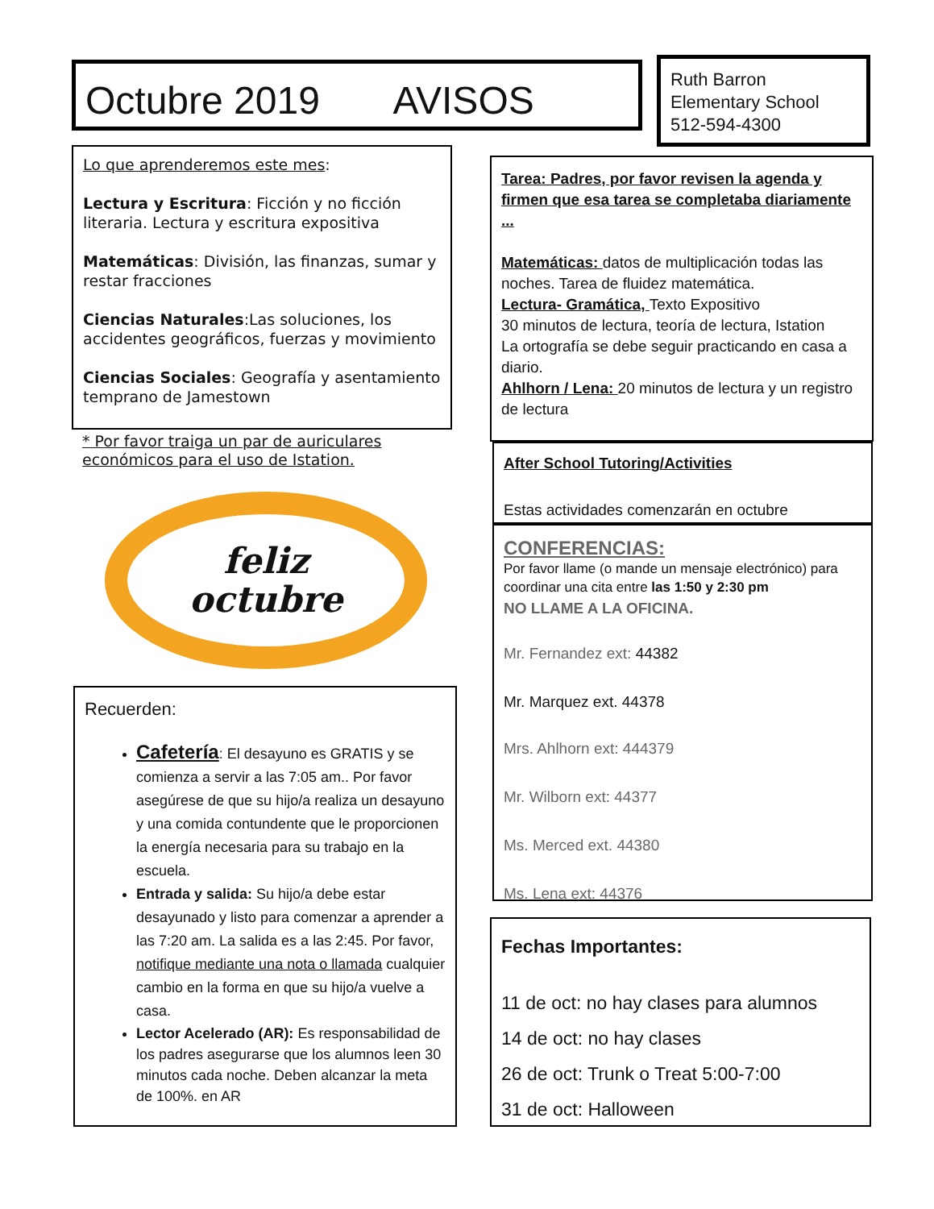Octubre 2019 AVISOS
Ruth Barron
Elementary School
512-594-4300
Lo que aprenderemos este mes:
Lectura y Escritura: Ficción y no ficción literaria. Lectura y escritura expositiva
Matemáticas: División, las finanzas, sumar y restar fracciones
Ciencias Naturales:Las soluciones, los accidentes geográficos, fuerzas y movimiento
Ciencias Sociales: Geografía y asentamiento temprano de Jamestown
* Por favor traiga un par de auriculares económicos para el uso de Istation.
feliz
octubre
Recuerden:
Cafetería: El desayuno es GRATIS y se comienza a servir a las 7:05 am.. Por favor asegúrese de que su hijo/a realiza un desayuno y una comida contundente que le proporcionen la energía necesaria para su trabajo en la escuela.
Entrada y salida: Su hijo/a debe estar desayunado y listo para comenzar a aprender a las 7:20 am. La salida es a las 2:45. Por favor, notifique mediante una nota o llamada cualquier cambio en la forma en que su hijo/a vuelve a casa.
Lector Acelerado (AR): Es responsabilidad de los padres asegurarse que los alumnos leen 30 minutos cada noche. Deben alcanzar la meta de 100%. en AR
Tarea: Padres, por favor revisen la agenda y firmen que esa tarea se completaba diariamente ...
Matemáticas: datos de multiplicación todas las noches. Tarea de fluidez matemática.
Lectura- Gramática, Texto Expositivo
30 minutos de lectura, teoría de lectura, Istation
La ortografía se debe seguir practicando en casa a diario.
Ahlhorn / Lena: 20 minutos de lectura y un registro de lectura
After School Tutoring/Activities
Estas actividades comenzarán en octubre
CONFERENCIAS:
Por favor llame (o mande un mensaje electrónico) para coordinar una cita entre las 1:50 y 2:30 pm
NO LLAME A LA OFICINA.
Mr. Fernandez ext: 44382
Mr. Marquez ext. 44378
Mrs. Ahlhorn ext: 444379
Mr. Wilborn ext: 44377
Ms. Merced ext. 44380
Ms. Lena ext: 44376
Fechas Importantes:
11 de oct: no hay clases para alumnos
14 de oct: no hay clases
26 de oct: Trunk o Treat 5:00-7:00
31 de oct: Halloween